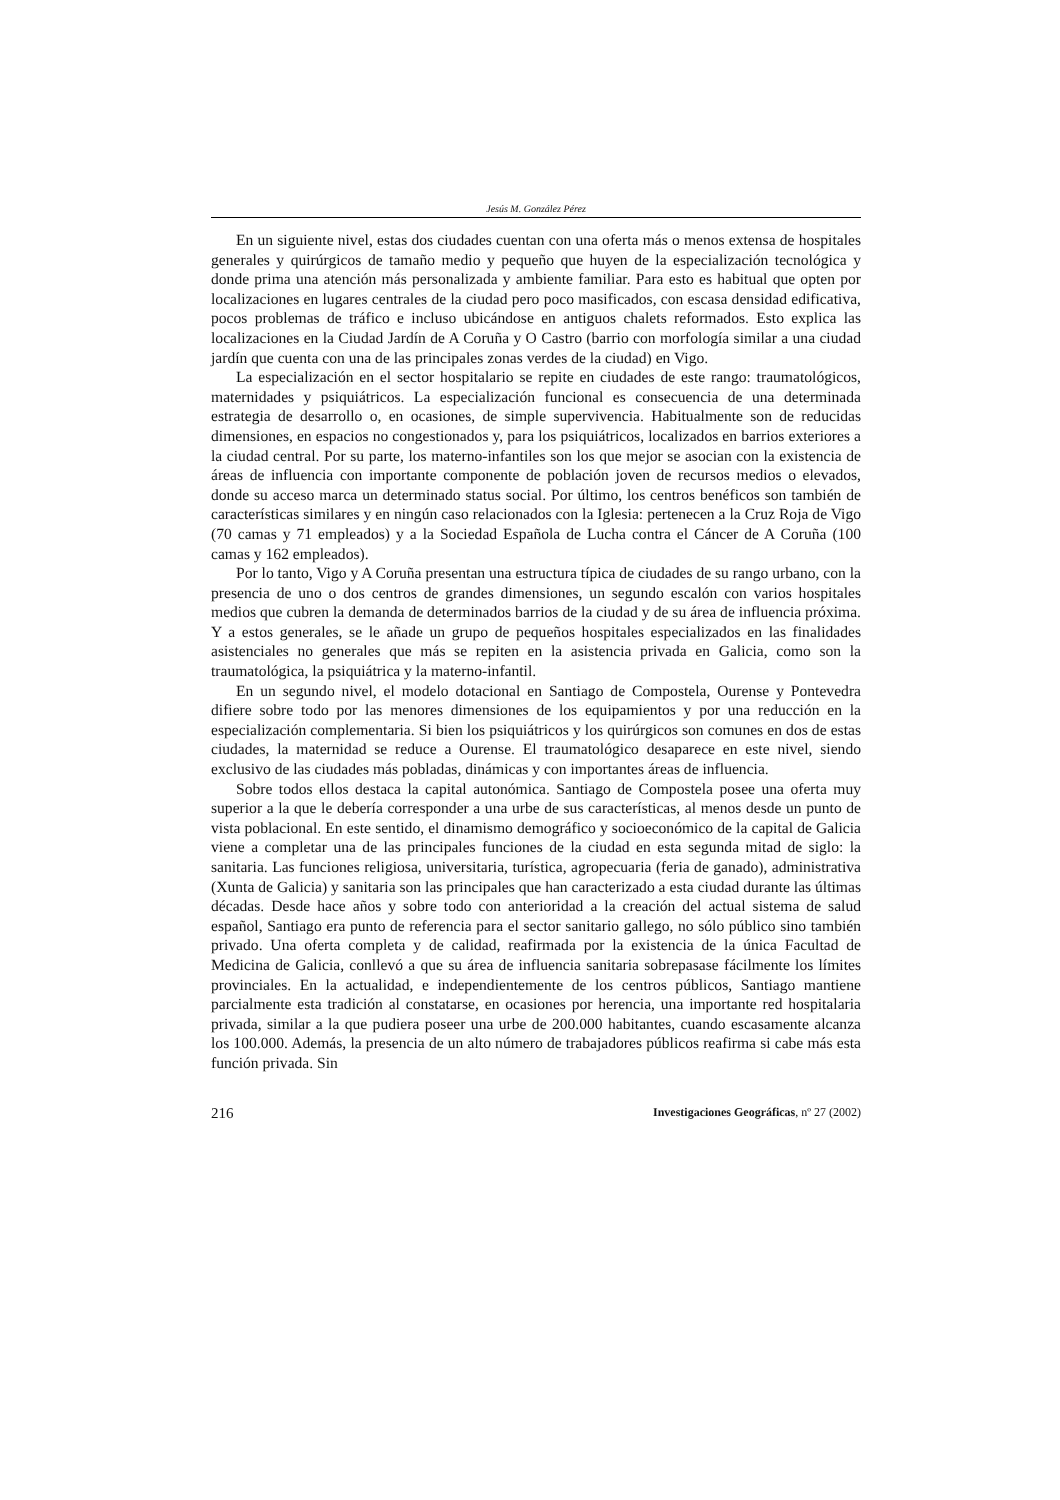Jesús M. González Pérez
En un siguiente nivel, estas dos ciudades cuentan con una oferta más o menos extensa de hospitales generales y quirúrgicos de tamaño medio y pequeño que huyen de la especialización tecnológica y donde prima una atención más personalizada y ambiente familiar. Para esto es habitual que opten por localizaciones en lugares centrales de la ciudad pero poco masificados, con escasa densidad edificativa, pocos problemas de tráfico e incluso ubicándose en antiguos chalets reformados. Esto explica las localizaciones en la Ciudad Jardín de A Coruña y O Castro (barrio con morfología similar a una ciudad jardín que cuenta con una de las principales zonas verdes de la ciudad) en Vigo.
La especialización en el sector hospitalario se repite en ciudades de este rango: traumatológicos, maternidades y psiquiátricos. La especialización funcional es consecuencia de una determinada estrategia de desarrollo o, en ocasiones, de simple supervivencia. Habitualmente son de reducidas dimensiones, en espacios no congestionados y, para los psiquiátricos, localizados en barrios exteriores a la ciudad central. Por su parte, los materno-infantiles son los que mejor se asocian con la existencia de áreas de influencia con importante componente de población joven de recursos medios o elevados, donde su acceso marca un determinado status social. Por último, los centros benéficos son también de características similares y en ningún caso relacionados con la Iglesia: pertenecen a la Cruz Roja de Vigo (70 camas y 71 empleados) y a la Sociedad Española de Lucha contra el Cáncer de A Coruña (100 camas y 162 empleados).
Por lo tanto, Vigo y A Coruña presentan una estructura típica de ciudades de su rango urbano, con la presencia de uno o dos centros de grandes dimensiones, un segundo escalón con varios hospitales medios que cubren la demanda de determinados barrios de la ciudad y de su área de influencia próxima. Y a estos generales, se le añade un grupo de pequeños hospitales especializados en las finalidades asistenciales no generales que más se repiten en la asistencia privada en Galicia, como son la traumatológica, la psiquiátrica y la materno-infantil.
En un segundo nivel, el modelo dotacional en Santiago de Compostela, Ourense y Pontevedra difiere sobre todo por las menores dimensiones de los equipamientos y por una reducción en la especialización complementaria. Si bien los psiquiátricos y los quirúrgicos son comunes en dos de estas ciudades, la maternidad se reduce a Ourense. El traumatológico desaparece en este nivel, siendo exclusivo de las ciudades más pobladas, dinámicas y con importantes áreas de influencia.
Sobre todos ellos destaca la capital autonómica. Santiago de Compostela posee una oferta muy superior a la que le debería corresponder a una urbe de sus características, al menos desde un punto de vista poblacional. En este sentido, el dinamismo demográfico y socioeconómico de la capital de Galicia viene a completar una de las principales funciones de la ciudad en esta segunda mitad de siglo: la sanitaria. Las funciones religiosa, universitaria, turística, agropecuaria (feria de ganado), administrativa (Xunta de Galicia) y sanitaria son las principales que han caracterizado a esta ciudad durante las últimas décadas. Desde hace años y sobre todo con anterioridad a la creación del actual sistema de salud español, Santiago era punto de referencia para el sector sanitario gallego, no sólo público sino también privado. Una oferta completa y de calidad, reafirmada por la existencia de la única Facultad de Medicina de Galicia, conllevó a que su área de influencia sanitaria sobrepasase fácilmente los límites provinciales. En la actualidad, e independientemente de los centros públicos, Santiago mantiene parcialmente esta tradición al constatarse, en ocasiones por herencia, una importante red hospitalaria privada, similar a la que pudiera poseer una urbe de 200.000 habitantes, cuando escasamente alcanza los 100.000. Además, la presencia de un alto número de trabajadores públicos reafirma si cabe más esta función privada. Sin
216 Investigaciones Geográficas, nº 27 (2002)